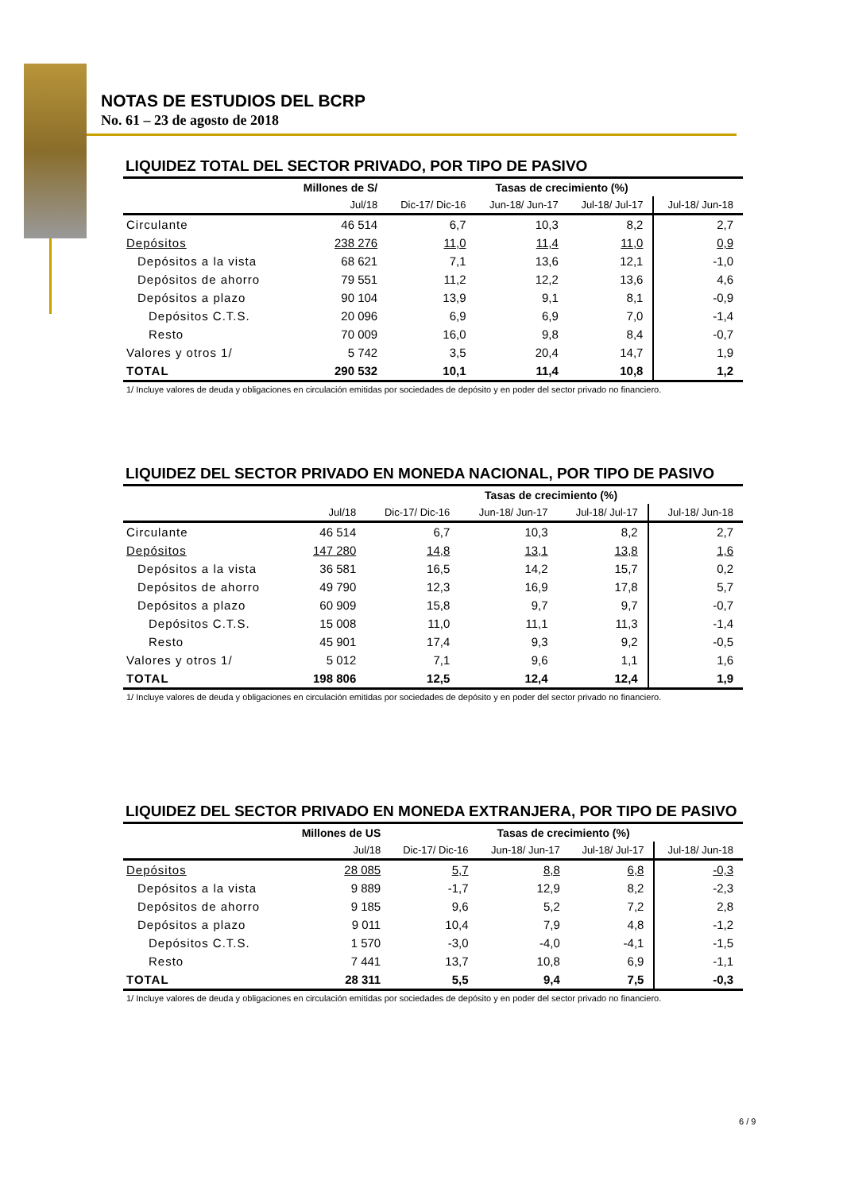NOTAS DE ESTUDIOS DEL BCRP
No. 61 – 23 de agosto de 2018
LIQUIDEZ TOTAL DEL SECTOR PRIVADO, POR TIPO DE PASIVO
| | Millones de S/ | Tasas de crecimiento (%) | | | |
| --- | --- | --- | --- | --- | --- |
| | Jul/18 | Dic-17/ Dic-16 | Jun-18/ Jun-17 | Jul-18/ Jul-17 | Jul-18/ Jun-18 |
| Circulante | 46 514 | 6,7 | 10,3 | 8,2 | 2,7 |
| Depósitos | 238 276 | 11,0 | 11,4 | 11,0 | 0,9 |
| Depósitos a la vista | 68 621 | 7,1 | 13,6 | 12,1 | -1,0 |
| Depósitos de ahorro | 79 551 | 11,2 | 12,2 | 13,6 | 4,6 |
| Depósitos a plazo | 90 104 | 13,9 | 9,1 | 8,1 | -0,9 |
| Depósitos C.T.S. | 20 096 | 6,9 | 6,9 | 7,0 | -1,4 |
| Resto | 70 009 | 16,0 | 9,8 | 8,4 | -0,7 |
| Valores y otros 1/ | 5 742 | 3,5 | 20,4 | 14,7 | 1,9 |
| TOTAL | 290 532 | 10,1 | 11,4 | 10,8 | 1,2 |
1/ Incluye valores de deuda y obligaciones en circulación emitidas por sociedades de depósito y en poder del sector privado no financiero.
LIQUIDEZ DEL SECTOR PRIVADO EN MONEDA NACIONAL, POR TIPO DE PASIVO
| | | Tasas de crecimiento (%) | | | |
| --- | --- | --- | --- | --- | --- |
| | Jul/18 | Dic-17/ Dic-16 | Jun-18/ Jun-17 | Jul-18/ Jul-17 | Jul-18/ Jun-18 |
| Circulante | 46 514 | 6,7 | 10,3 | 8,2 | 2,7 |
| Depósitos | 147 280 | 14,8 | 13,1 | 13,8 | 1,6 |
| Depósitos a la vista | 36 581 | 16,5 | 14,2 | 15,7 | 0,2 |
| Depósitos de ahorro | 49 790 | 12,3 | 16,9 | 17,8 | 5,7 |
| Depósitos a plazo | 60 909 | 15,8 | 9,7 | 9,7 | -0,7 |
| Depósitos C.T.S. | 15 008 | 11,0 | 11,1 | 11,3 | -1,4 |
| Resto | 45 901 | 17,4 | 9,3 | 9,2 | -0,5 |
| Valores y otros 1/ | 5 012 | 7,1 | 9,6 | 1,1 | 1,6 |
| TOTAL | 198 806 | 12,5 | 12,4 | 12,4 | 1,9 |
1/ Incluye valores de deuda y obligaciones en circulación emitidas por sociedades de depósito y en poder del sector privado no financiero.
LIQUIDEZ DEL SECTOR PRIVADO EN MONEDA EXTRANJERA, POR TIPO DE PASIVO
| | Millones de US | Tasas de crecimiento (%) | | | |
| --- | --- | --- | --- | --- | --- |
| | Jul/18 | Dic-17/ Dic-16 | Jun-18/ Jun-17 | Jul-18/ Jul-17 | Jul-18/ Jun-18 |
| Depósitos | 28 085 | 5,7 | 8,8 | 6,8 | -0,3 |
| Depósitos a la vista | 9 889 | -1,7 | 12,9 | 8,2 | -2,3 |
| Depósitos de ahorro | 9 185 | 9,6 | 5,2 | 7,2 | 2,8 |
| Depósitos a plazo | 9 011 | 10,4 | 7,9 | 4,8 | -1,2 |
| Depósitos C.T.S. | 1 570 | -3,0 | -4,0 | -4,1 | -1,5 |
| Resto | 7 441 | 13,7 | 10,8 | 6,9 | -1,1 |
| TOTAL | 28 311 | 5,5 | 9,4 | 7,5 | -0,3 |
1/ Incluye valores de deuda y obligaciones en circulación emitidas por sociedades de depósito y en poder del sector privado no financiero.
6 / 9